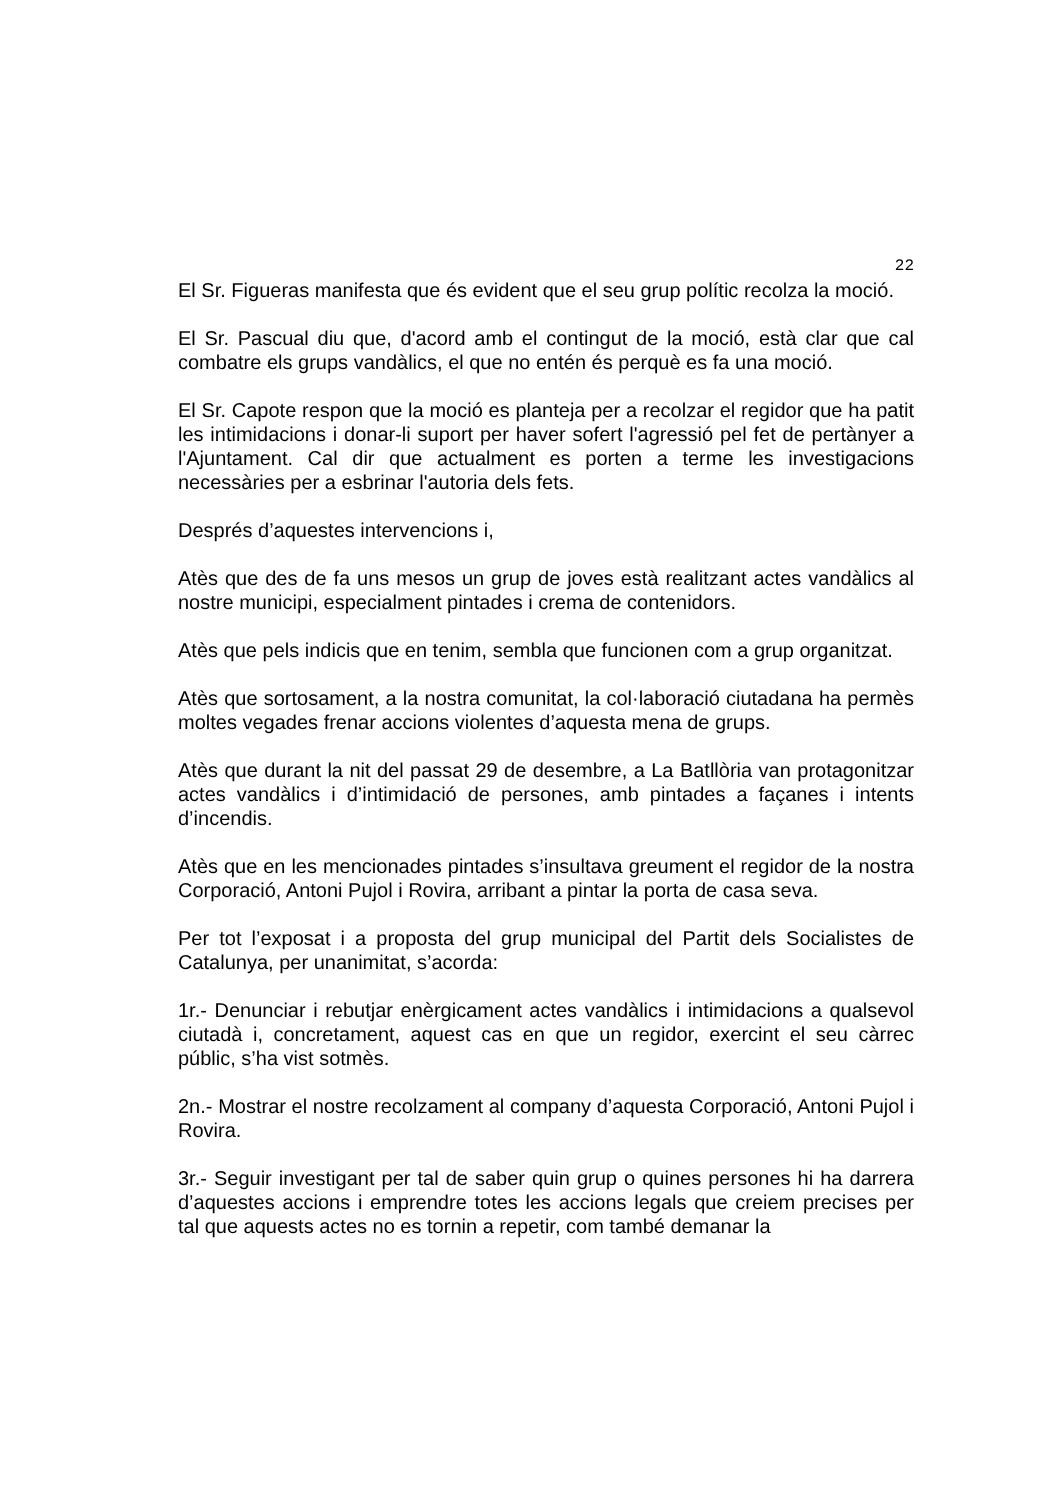22
El Sr. Figueras manifesta que és evident que el seu grup polític recolza la moció.
El Sr. Pascual diu que, d'acord amb el contingut de la moció, està clar que cal combatre els grups vandàlics, el que no entén és perquè es fa una moció.
El Sr. Capote respon que la moció es planteja per a recolzar el regidor que ha patit les intimidacions i donar-li suport per haver sofert l'agressió pel fet de pertànyer a l'Ajuntament. Cal dir que actualment es porten a terme les investigacions necessàries per a esbrinar l'autoria dels fets.
Després d’aquestes intervencions i,
Atès que des de fa uns mesos un grup de joves està realitzant actes vandàlics al nostre municipi, especialment pintades i crema de contenidors.
Atès que pels indicis que en tenim, sembla que funcionen com a grup organitzat.
Atès que sortosament, a la nostra comunitat, la col·laboració ciutadana ha permès moltes vegades frenar accions violentes d’aquesta mena de grups.
Atès que durant la nit del passat 29 de desembre, a La Batllòria van protagonitzar actes vandàlics i d’intimidació de persones, amb pintades a façanes i intents d’incendis.
Atès que en les mencionades pintades s’insultava greument el regidor de la nostra Corporació, Antoni Pujol i Rovira, arribant a pintar la porta de casa seva.
Per tot l’exposat i a proposta del grup municipal del Partit dels Socialistes de Catalunya, per unanimitat, s’acorda:
1r.- Denunciar i rebutjar enèrgicament actes vandàlics i intimidacions a qualsevol ciutadà i, concretament, aquest cas en que un regidor, exercint el seu càrrec públic, s’ha vist sotmès.
2n.- Mostrar el nostre recolzament al company d’aquesta Corporació, Antoni Pujol i Rovira.
3r.- Seguir investigant per tal de saber quin grup o quines persones hi ha darrera d’aquestes accions i emprendre totes les accions legals que creiem precises per tal que aquests actes no es tornin a repetir, com també demanar la